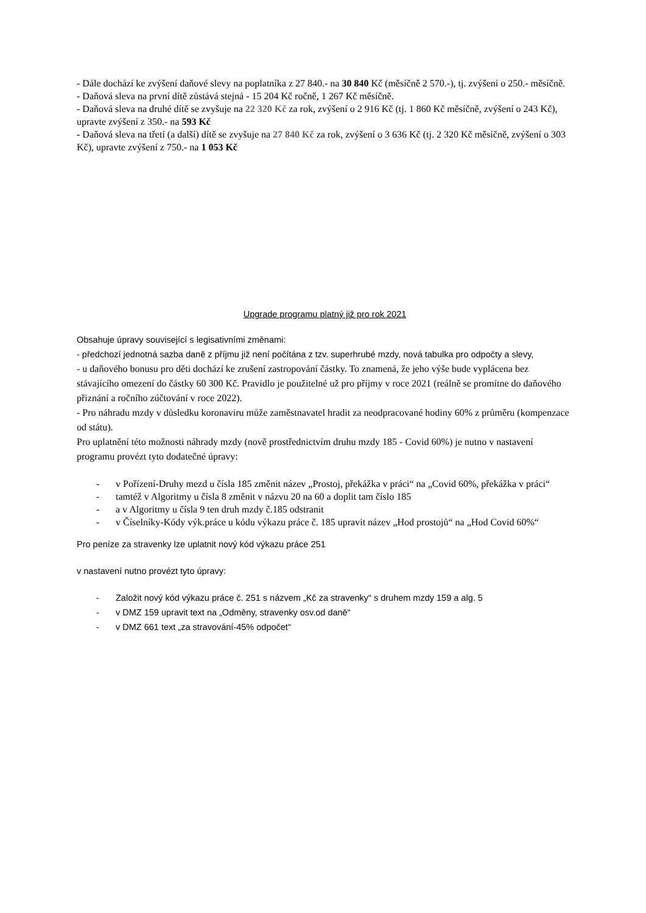- Dále dochází ke zvýšení daňové slevy na poplatníka z 27 840.- na 30 840 Kč (měsíčně 2 570.-), tj. zvýšení o 250.- měsíčně.
- Daňová sleva na první dítě zůstává stejná - 15 204 Kč ročně, 1 267 Kč měsíčně.
- Daňová sleva na druhé dítě se zvyšuje na 22 320 Kč za rok, zvýšení o 2 916 Kč (tj. 1 860 Kč měsíčně, zvýšení o 243 Kč), upravte zvýšení z 350.- na 593 Kč
- Daňová sleva na třetí (a další) dítě se zvyšuje na 27 840 Kč za rok, zvýšení o 3 636 Kč (tj. 2 320 Kč měsíčně, zvýšení o 303 Kč), upravte zvýšení z 750.- na 1 053 Kč
Upgrade programu platný již pro rok 2021
Obsahuje úpravy související s legisativními změnami:
- předchozí jednotná sazba daně z příjmu již není počítána z tzv. superhrubé mzdy, nová tabulka pro odpočty a slevy,
- u daňového bonusu pro děti dochází ke zrušení zastropování částky. To znamená, že jeho výše bude vyplácena bez stávajícího omezení do částky 60 300 Kč. Pravidlo je použitelné už pro příjmy v roce 2021 (reálně se promítne do daňového přiznání a ročního zúčtování v roce 2022).
- Pro náhradu mzdy v důsledku koronaviru může zaměstnavatel hradit za neodpracované hodiny 60% z průměru (kompenzace od státu).
Pro uplatnění této možnosti náhrady mzdy (nově prostřednictvím druhu mzdy 185 - Covid 60%) je nutno v nastavení programu provézt tyto dodatečné úpravy:
- v Pořízení-Druhy mezd u čísla 185 změnit název „Prostoj, překážka v práci“ na „Covid 60%, překážka v práci“
- tamtéž v Algoritmy u čísla 8 změnit v názvu 20 na 60 a doplit tam číslo 185
- a v Algoritmy u čísla 9 ten druh mzdy č.185 odstranit
- v Číselníky-Kódy výk.práce u kódu výkazu práce č. 185 upravit název „Hod prostojů“ na „Hod Covid 60%“
Pro peníze za stravenky lze uplatnit nový kód výkazu práce 251
v nastavení nutno provézt tyto úpravy:
- Založit nový kód výkazu práce č. 251 s názvem „Kč za stravenky“ s druhem mzdy 159 a alg. 5
- v DMZ 159 upravit text na „Odměny, stravenky osv.od daně“
- v DMZ 661 text „za stravování-45% odpočet“